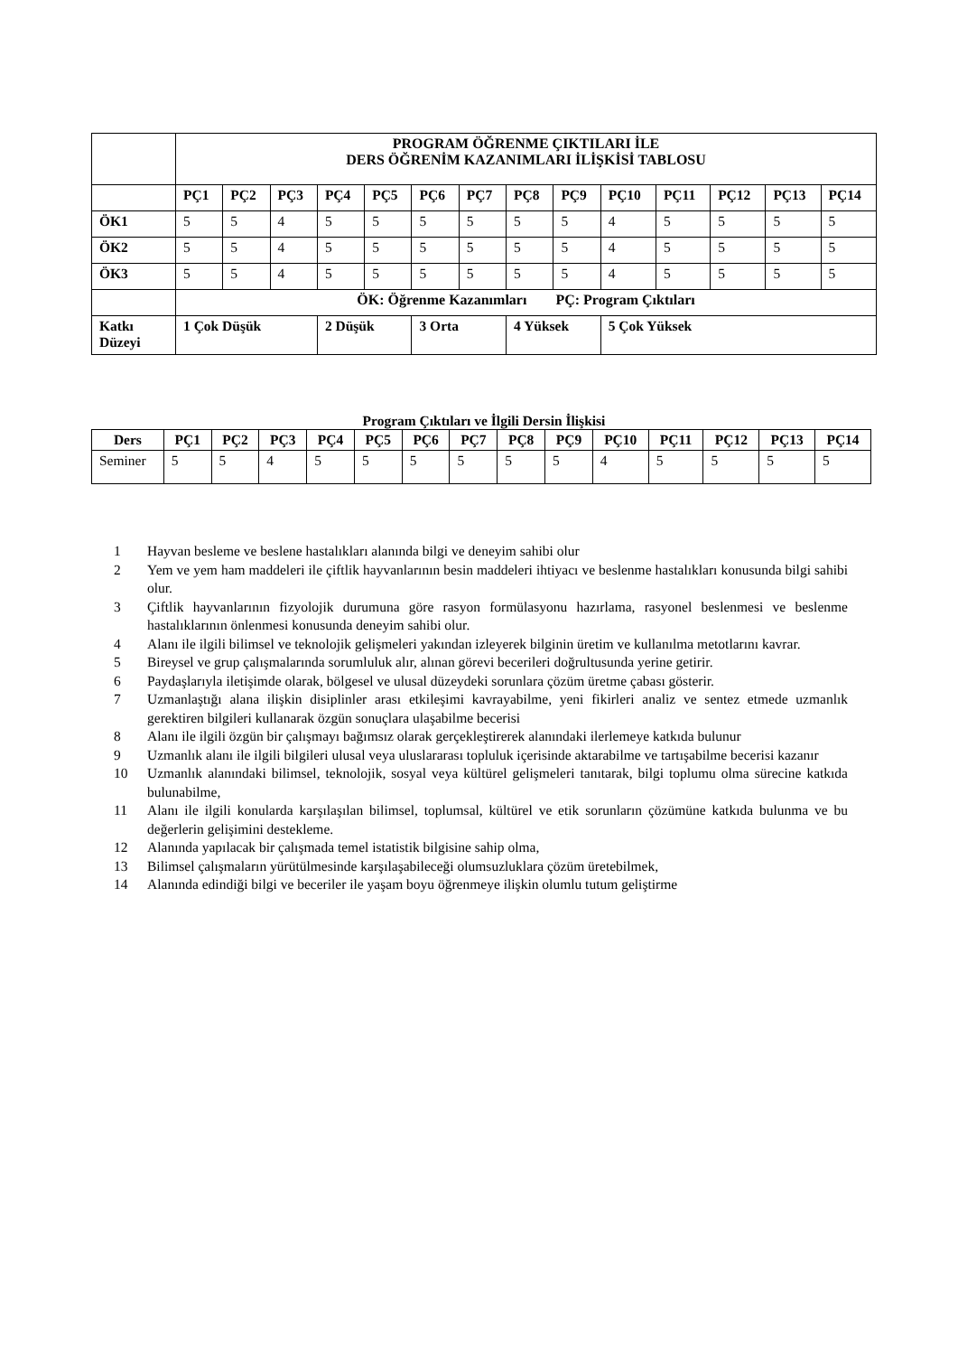| | PROGRAM ÖĞRENME ÇIKTILARI İLE DERS ÖĞRENİM KAZANIMLARI İLİŞKİSİ TABLOSU | | | | | | | | | | | | | |
| | PÇ1 | PÇ2 | PÇ3 | PÇ4 | PÇ5 | PÇ6 | PÇ7 | PÇ8 | PÇ9 | PÇ10 | PÇ11 | PÇ12 | PÇ13 | PÇ14 |
| ÖK1 | 5 | 5 | 4 | 5 | 5 | 5 | 5 | 5 | 5 | 4 | 5 | 5 | 5 | 5 |
| ÖK2 | 5 | 5 | 4 | 5 | 5 | 5 | 5 | 5 | 5 | 4 | 5 | 5 | 5 | 5 |
| ÖK3 | 5 | 5 | 4 | 5 | 5 | 5 | 5 | 5 | 5 | 4 | 5 | 5 | 5 | 5 |
| | ÖK: Öğrenme Kazanımları PÇ: Program Çıktıları | | | | | | | | | | | | | |
| Katkı Düzeyi | 1 Çok Düşük | | | 2 Düşük | | 3 Orta | | 4 Yüksek | | 5 Çok Yüksek | | | | |
Program Çıktıları ve İlgili Dersin İlişkisi
| Ders | PÇ1 | PÇ2 | PÇ3 | PÇ4 | PÇ5 | PÇ6 | PÇ7 | PÇ8 | PÇ9 | PÇ10 | PÇ11 | PÇ12 | PÇ13 | PÇ14 |
| --- | --- | --- | --- | --- | --- | --- | --- | --- | --- | --- | --- | --- | --- | --- |
| Seminer | 5 | 5 | 4 | 5 | 5 | 5 | 5 | 5 | 5 | 4 | 5 | 5 | 5 | 5 |
1 Hayvan besleme ve beslene hastalıkları alanında bilgi ve deneyim sahibi olur
2 Yem ve yem ham maddeleri ile çiftlik hayvanlarının besin maddeleri ihtiyacı ve beslenme hastalıkları konusunda bilgi sahibi olur.
3 Çiftlik hayvanlarının fizyolojik durumuna göre rasyon formülasyonu hazırlama, rasyonel beslenmesi ve beslenme hastalıklarının önlenmesi konusunda deneyim sahibi olur.
4 Alanı ile ilgili bilimsel ve teknolojik gelişmeleri yakından izleyerek bilginin üretim ve kullanılma metotlarını kavrar.
5 Bireysel ve grup çalışmalarında sorumluluk alır, alınan görevi becerileri doğrultusunda yerine getirir.
6 Paydaşlarıyla iletişimde olarak, bölgesel ve ulusal düzeydeki sorunlara çözüm üretme çabası gösterir.
7 Uzmanlaştığı alana ilişkin disiplinler arası etkileşimi kavrayabilme, yeni fikirleri analiz ve sentez etmede uzmanlık gerektiren bilgileri kullanarak özgün sonuçlara ulaşabilme becerisi
8 Alanı ile ilgili özgün bir çalışmayı bağımsız olarak gerçekleştirerek alanındaki ilerlemeye katkıda bulunur
9 Uzmanlık alanı ile ilgili bilgileri ulusal veya uluslararası topluluk içerisinde aktarabilme ve tartışabilme becerisi kazanır
10 Uzmanlık alanındaki bilimsel, teknolojik, sosyal veya kültürel gelişmeleri tanıtarak, bilgi toplumu olma sürecine katkıda bulunabilme,
11 Alanı ile ilgili konularda karşılaşılan bilimsel, toplumsal, kültürel ve etik sorunların çözümüne katkıda bulunma ve bu değerlerin gelişimini destekleme.
12 Alanında yapılacak bir çalışmada temel istatistik bilgisine sahip olma,
13 Bilimsel çalışmaların yürütülmesinde karşılaşabileceği olumsuzluklara çözüm üretebilmek,
14 Alanında edindiği bilgi ve beceriler ile yaşam boyu öğrenmeye ilişkin olumlu tutum geliştirme